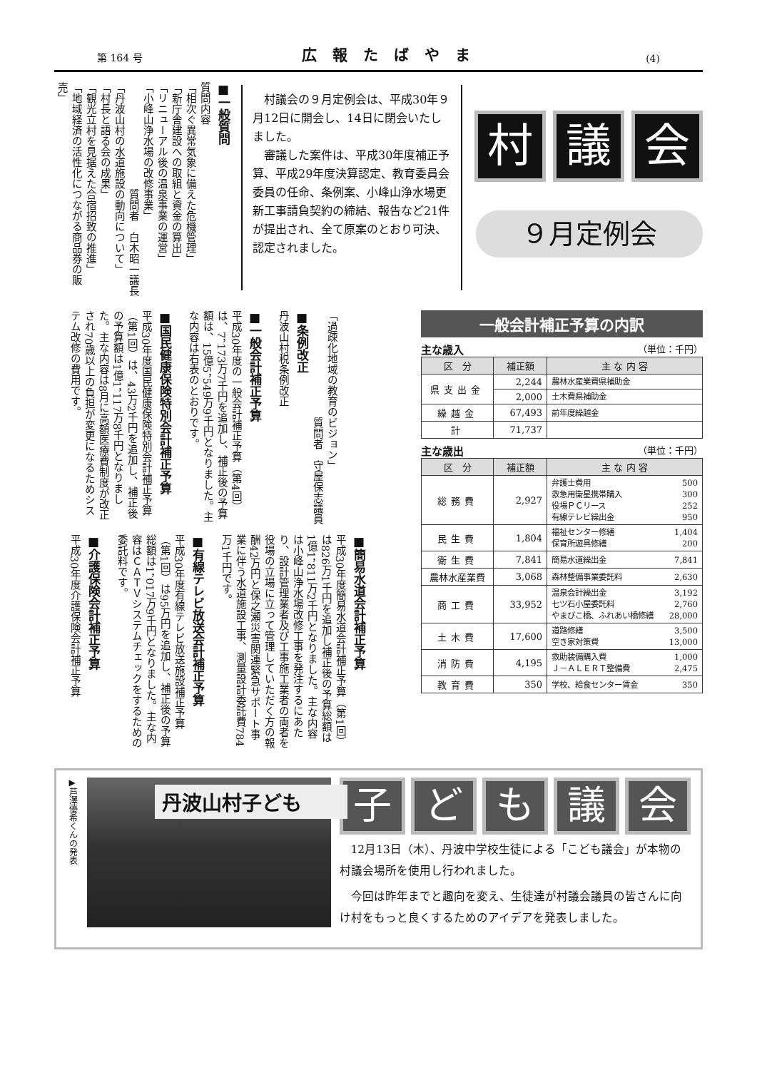第 164 号 広報たばやま (4)
村議会
９月定例会
村議会の９月定例会は、平成30年９月12日に開会し、14日に閉会いたしました。
審議した案件は、平成30年度補正予算、平成29年度決算認定、教育委員会委員の任命、条例案、小峰山浄水場更新工事請負契約の締結、報告など21件が提出され、全て原案のとおり可決、認定されました。
■一般質問
質問内容
「相次ぐ異常気象に備えた危機管理」
「新庁舎建設への取組と資金の算出」
「リニューアル後の温泉事業の運営」
「小峰山浄水場の改修事業」
質問者　白木昭一議長
「丹波山村の水道施設の動向について」
「村長と語る会の成果」
「観光立村を見据えた合宿招致の推進」
「地域経済の活性化につながる商品券の販売」
一般会計補正予算の内訳
主な歳入 （単位：千円）
| 区 分 | 補正額 | 主 な 内 容 |
| --- | --- | --- |
| 県支出金 | 2,244 | 農林水産業費県補助金 |
| | 2,000 | 土木費県補助金 |
| 繰越金 | 67,493 | 前年度繰越金 |
| 計 | 71,737 | |
主な歳出 （単位：千円）
| 区 分 | 補正額 | 主 な 内 容 |
| --- | --- | --- |
| 総務費 | 2,927 | 弁護士費用 500 救急用衛星携帯購入 300 役場ＰＣリース 252 有線テレビ繰出金 950 |
| 民生費 | 1,804 | 福祉センター修繕 1,404 保育所遊具修繕 200 |
| 衛生費 | 7,841 | 簡易水道繰出金 7,841 |
| 農林水産業費 | 3,068 | 森林整備事業委託料 2,630 |
| 商工費 | 33,952 | 温泉会計繰出金 3,192 七ツ石小屋委託料 2,760 やまびこ橋、ふれあい橋修繕 28,000 |
| 土木費 | 17,600 | 道路修繕 3,500 空き家対策費 13,000 |
| 消防費 | 4,195 | 救助装備購入費 1,000 Ｊ－ＡＬＥＲＴ整備費 2,475 |
| 教育費 | 350 | 学校、給食センター賃金 350 |
「過疎化地域の教育のビジョン」
質問者　守屋保志議員
■条例改正
丹波山村税条例改正
■一般会計補正予算
平成30年度の一般会計補正予算（第4回）は、7，173万7千円を追加し、補正後の予算額は、15億5，549万9千円となりました。主な内容は右表のとおりです。
■国民健康保険特別会計補正予算
平成30年度国民健康保険特別会計補正予算（第1回）は、43万2千円を追加し、補正後の予算額は1億1，117万8千円となりました。主な内容は8月に高額医療費制度が改正され70歳以上の負担が変更になるためシステム改修の費用です。
■簡易水道会計補正予算
平成30年度簡易水道会計補正予算（第1回）は826万1千円を追加し補正後の予算総額は1億1，811万2千円となりました。主な内容は小峰山浄水場改修工事を発注するにあたり、設計管理業者及び工事施工業者の両者を役場の立場に立って管理していただく方の報酬42万円と保之瀬災害関連緊急サポート事業に伴う水道施設工事、測量設計委託費784万1千円です。
■有線テレビ放送会計補正予算
平成30年度有線テレビ放送施設補正予算（第1回）は95万円を追加し、補正後の予算総額は1，017万9千円となりました。主な内容はＣＡＴＶシステムチェックをするための委託料です。
■介護保険会計補正予算
平成30年度介護保険会計補正予算
▶芦澤優希くんの発表
丹波山村子ども
子ども議会
12月13日（木）、丹波中学校生徒による「こども議会」が本物の村議会場所を使用し行われました。
今回は昨年までと趣向を変え、生徒達が村議会議員の皆さんに向け村をもっと良くするためのアイデアを発表しました。